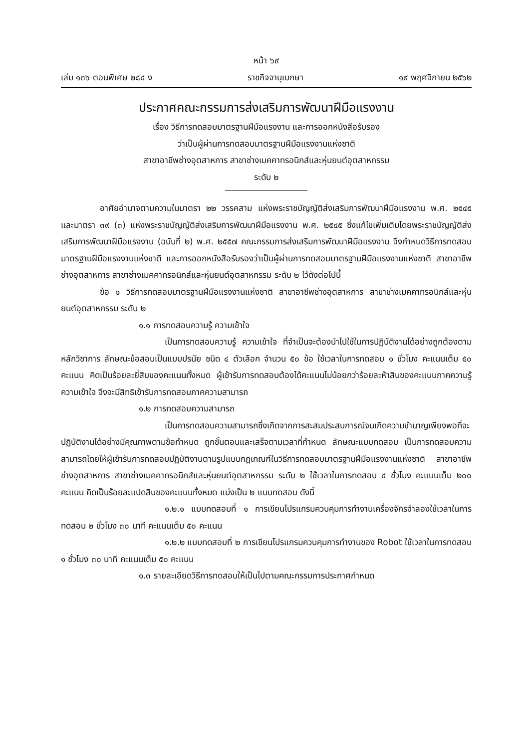หน้า ๖๙
เล่ม ๑๓๖ ตอนพิเศษ ๒๘๔ ง ราชกิจจานุเบกษา ๑๙ พฤศจิกายน ๒๕๖๒
ประกาศคณะกรรมการส่งเสริมการพัฒนาฝีมือแรงงาน
เรื่อง วิธีการทดสอบมาตรฐานฝีมือแรงงาน และการออกหนังสือรับรอง
ว่าเป็นผู้ผ่านการทดสอบมาตรฐานฝีมือแรงงานแห่งชาติ
สาขาอาชีพช่างอุตสาหการ สาขาช่างเมคคาทรอนิกส์และหุ่นยนต์อุตสาหกรรม
ระดับ ๒
อาศัยอำนาจตามความในมาตรา ๒๒ วรรคสาม แห่งพระราชบัญญัติส่งเสริมการพัฒนาฝีมือแรงงาน พ.ศ. ๒๕๔๕ และมาตรา ๓๙ (๓) แห่งพระราชบัญญัติส่งเสริมการพัฒนาฝีมือแรงงาน พ.ศ. ๒๕๔๕ ซึ่งแก้ไขเพิ่มเติมโดยพระราชบัญญัติส่งเสริมการพัฒนาฝีมือแรงงาน (ฉบับที่ ๒) พ.ศ. ๒๕๕๗ คณะกรรมการส่งเสริมการพัฒนาฝีมือแรงงาน จึงกำหนดวิธีการทดสอบมาตรฐานฝีมือแรงงานแห่งชาติ และการออกหนังสือรับรองว่าเป็นผู้ผ่านการทดสอบมาตรฐานฝีมือแรงงานแห่งชาติ สาขาอาชีพช่างอุตสาหการ สาขาช่างเมคคาทรอนิกส์และหุ่นยนต์อุตสาหกรรม ระดับ ๒ ไว้ดังต่อไปนี้
ข้อ ๑ วิธีการทดสอบมาตรฐานฝีมือแรงงานแห่งชาติ สาขาอาชีพช่างอุตสาหการ สาขาช่างเมคคาทรอนิกส์และหุ่นยนต์อุตสาหกรรม ระดับ ๒
๑.๑ การทดสอบความรู้ ความเข้าใจ
เป็นการทดสอบความรู้ ความเข้าใจ ที่จำเป็นจะต้องนำไปใช้ในการปฏิบัติงานได้อย่างถูกต้องตามหลักวิชาการ ลักษณะข้อสอบเป็นแบบปรนัย ชนิด ๔ ตัวเลือก จำนวน ๕๐ ข้อ ใช้เวลาในการทดสอบ ๑ ชั่วโมง คะแนนเต็ม ๕๐ คะแนน คิดเป็นร้อยละยี่สิบของคะแนนทั้งหมด ผู้เข้ารับการทดสอบต้องได้คะแนนไม่น้อยกว่าร้อยละห้าสิบของคะแนนภาคความรู้ ความเข้าใจ จึงจะมีสิทธิเข้ารับการทดสอบภาคความสามารถ
๑.๒ การทดสอบความสามารถ
เป็นการทดสอบความสามารถซึ่งเกิดจากการสะสมประสบการณ์จนเกิดความชำนาญเพียงพอที่จะปฏิบัติงานได้อย่างมีคุณภาพตามข้อกำหนด ถูกขั้นตอนและเสร็จตามเวลาที่กำหนด ลักษณะแบบทดสอบ เป็นการทดสอบความสามารถโดยให้ผู้เข้ารับการทดสอบปฏิบัติงานตามรูปแบบกฎเกณฑ์ในวิธีการทดสอบมาตรฐานฝีมือแรงงานแห่งชาติ สาขาอาชีพช่างอุตสาหการ สาขาช่างเมคคาทรอนิกส์และหุ่นยนต์อุตสาหกรรม ระดับ ๒ ใช้เวลาในการทดสอบ ๔ ชั่วโมง คะแนนเต็ม ๒๐๐ คะแนน คิดเป็นร้อยละแปดสิบของคะแนนทั้งหมด แบ่งเป็น ๒ แบบทดสอบ ดังนี้
๑.๒.๑ แบบทดสอบที่ ๑ การเขียนโปรแกรมควบคุมการทำงานเครื่องจักรจำลองใช้เวลาในการทดสอบ ๒ ชั่วโมง ๓๐ นาที คะแนนเต็ม ๕๐ คะแนน
๑.๒.๒ แบบทดสอบที่ ๒ การเขียนโปรแกรมควบคุมการทำงานของ Robot ใช้เวลาในการทดสอบ ๑ ชั่วโมง ๓๐ นาที คะแนนเต็ม ๕๐ คะแนน
๑.๓ รายละเอียดวิธีการทดสอบให้เป็นไปตามคณะกรรมการประกาศกำหนด